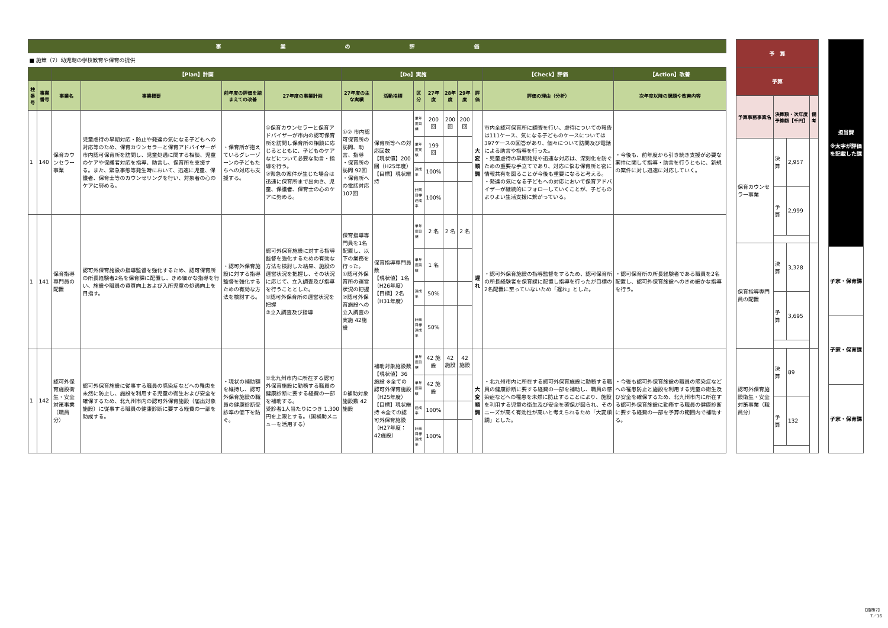| 事業の評価 | | | | | | | | | | | | | | | |
| --- | --- | --- | --- | --- | --- | --- | --- | --- | --- | --- | --- | --- | --- | --- | --- |
| ■ 施策（7）幼児期の学校教育や保育の提供 | | | | | | | | | | | | | | | |
| | | 【Plan】計画 | | | | 【Do】実施 | | | | | | | 【Check】評価 | | 【Action】改善 |
| 柱番号 | 事業番号 | 事業名 | 事業概要 | 前年度の評価を踏まえての改善 | 27年度の事業計画 | 27年度の主な実績 | 活動指標 | 区分 | 27年度 | 28年度 | 29年度 | 評価 | 評価の理由（分析） | 次年度以降の課題や改善内容 | |
| 1 | 140 | 保育カウンセラー事業 | 児童虐待の早期対応・防止や発達の気になる子どもへの対応等のため、保育カウンセラーと保育アドバイザーが市内認可保育所を訪問し、児童処遇に関する相談、児童のケアや保護者対応を指導、助言し、保育所を支援する。また、緊急事態等発生時において、迅速に児童、保護者、保育士等のカウンセリングを行い、対象者の心のケアに努める。 | ・保育所が抱えているグレーゾーンの子どもたちへの対応も支援する。 | ①保育カウンセラーと保育アドバイザーが市内の認可保育所を訪問し保育所の相談に応じるとともに、子どものケアなどについて必要な助言・指導を行う。 ②緊急の案件が生じた場合は迅速に保育所まで出向き、児童、保護者、保育士の心のケアに努める。 | ①② 市内認可保育所の訪問、助言、指導 ・保育所の訪問 92回 ・保育所への電話対応 107回 | 保育所等への対応回数 【現状値】200回（H25年度） 【目標】現状維持 | 単年度目標 | 200 回 | 200 回 | 200 回 | 大変順調 | 市内全認可保育所に調査を行い、虐待についての報告は111ケース、気になる子どものケースについては397ケースの回答があり、個々について訪問及び電話による助言や指導を行った。 ・児童虐待の早期発見や迅速な対応は、深刻化を防ぐための重要な手立てであり、対応に悩む保育所と密に情報共有を図ることが今後も重要になると考える。 ・発達の気になる子どもへの対応において保育アドバイザーが継続的にフォローしていくことが、子どものよりよい生活支援に繋がっている。 | ・今後も、前年度から引き続き支援が必要な案件に関して指導・助言を行うともに、新規の案件に対し迅速に対応していく。 | |
| | | | | | | | | 単年度実績 | 199 回 | | | | | | |
| | | | | | | | | 達成率 | 100% | | | | | | |
| | | | | | | | | 計画目標達成率 | 100% | | | | | | |
| 1 | 141 | 保育指導専門員の配置 | 認可外保育施設の指導監督を強化するため、認可保育所の所長経験者2名を保育課に配置し、きめ細かな指導を行い、施設や職員の資質向上および入所児童の処遇向上を目指す。 | ・認可外保育施設に対する指導監督を強化するための有効な方法を検討する。 | 認可外保育施設に対する指導監督を強化するための有効な方法を検討した結果、施設の運営状況を把握し、その状況に応じて、立入調査及び指導を行うこととした。 ①認可外保育所の運営状況を把握 ②立入調査及び指導 | 保育指導専門員を1名配置し、以下の業務を行った。 ①認可外保育所の運営状況の把握 ②認可外保育施設への立入調査の実施 42施設 | 保育指導専門員数 【現状値】1名（H26年度） 【目標】2名（H31年度） | 単年度目標 | 2 名 | 2 名 | 2 名 | 遅れ | ・認可外保育施設の指導監督をするため、認可保育所の所長経験者を保育課に配置し指導を行ったが目標の2名配置に至っていないため「遅れ」とした。 | ・認可保育所の所長経験者である職員を2名配置し、認可外保育施設へのきめ細かな指導を行う。 | |
| | | | | | | | | 単年度実績 | 1 名 | | | | | | |
| | | | | | | | | 達成率 | 50% | | | | | | |
| | | | | | | | | 計画目標達成率 | 50% | | | | | | |
| 1 | 142 | 認可外保育施設衛生・安全対策事業（職員分） | 認可外保育施設に従事する職員の感染症などへの罹患を未然に防止し、施設を利用する児童の衛生および安全を確保するため、北九州市内の認可外保育施設（届出対象施設）に従事する職員の健康診断に要する経費の一部を助成する。 | ・現状の補助額を維持し、認可外保育施設の職員の健康診断受診率の低下を防ぐ。 | ①北九州市内に所在する認可外保育施設に勤務する職員の健康診断に要する経費の一部を補助する。 受診者1人当たりにつき 1,300円を上限とする。（国補助メニューを活用する） | ①補助対象施設数 42施設 | 補助対象施設数 【現状値】36施設 ※全ての認可外保育施設（H25年度） 【目標】現状維持 ※全ての認可外保育施設（H27年度：42施設） | 単年度目標 | 42 施設 | 42 施設 | 42 施設 | 大変順調 | ・北九州市内に所在する認可外保育施設に勤務する職員の健康診断に要する経費の一部を補助し、職員の感染症などへの罹患を未然に防止することにより、施設を利用する児童の衛生及び安全を確保が図られ、そのニーズが高く有効性が高いと考えられるため「大変順調」とした。 | ・今後も認可外保育施設の職員の感染症などへの罹患防止と施設を利用する児童の衛生及び安全を確保するため、北九州市内に所在する認可外保育施設に勤務する職員の健康診断に要する経費の一部を予算の範囲内で補助する。 | |
| | | | | | | | | 単年度実績 | 42 施設 | | | | | | |
| | | | | | | | | 達成率 | 100% | | | | | | |
| | | | | | | | | 計画目標達成率 | 100% | | | | | | |
| 予 算 | | | |
| --- | --- | --- | --- |
| 予算 | | | |
| 予算事務事業名 | 決算額・次年度予算額【千円】 | | 備考 |
| 保育カウンセラー事業 | 決算 | 2,957 | |
| | 予算 | 2,999 | |
| 保育指導専門員の配置 | 決算 | 3,328 | |
| | 予算 | 3,695 | |
| 認可外保育施設衛生・安全対策事業（職員分） | 決算 | 89 | |
| | 予算 | 132 | |
| 担当課 ※太字が評価を記載した課 |
| --- |
| 子家・保育課 |
| 子家・保育課 |
| 子家・保育課 |
【施策7】
7／16